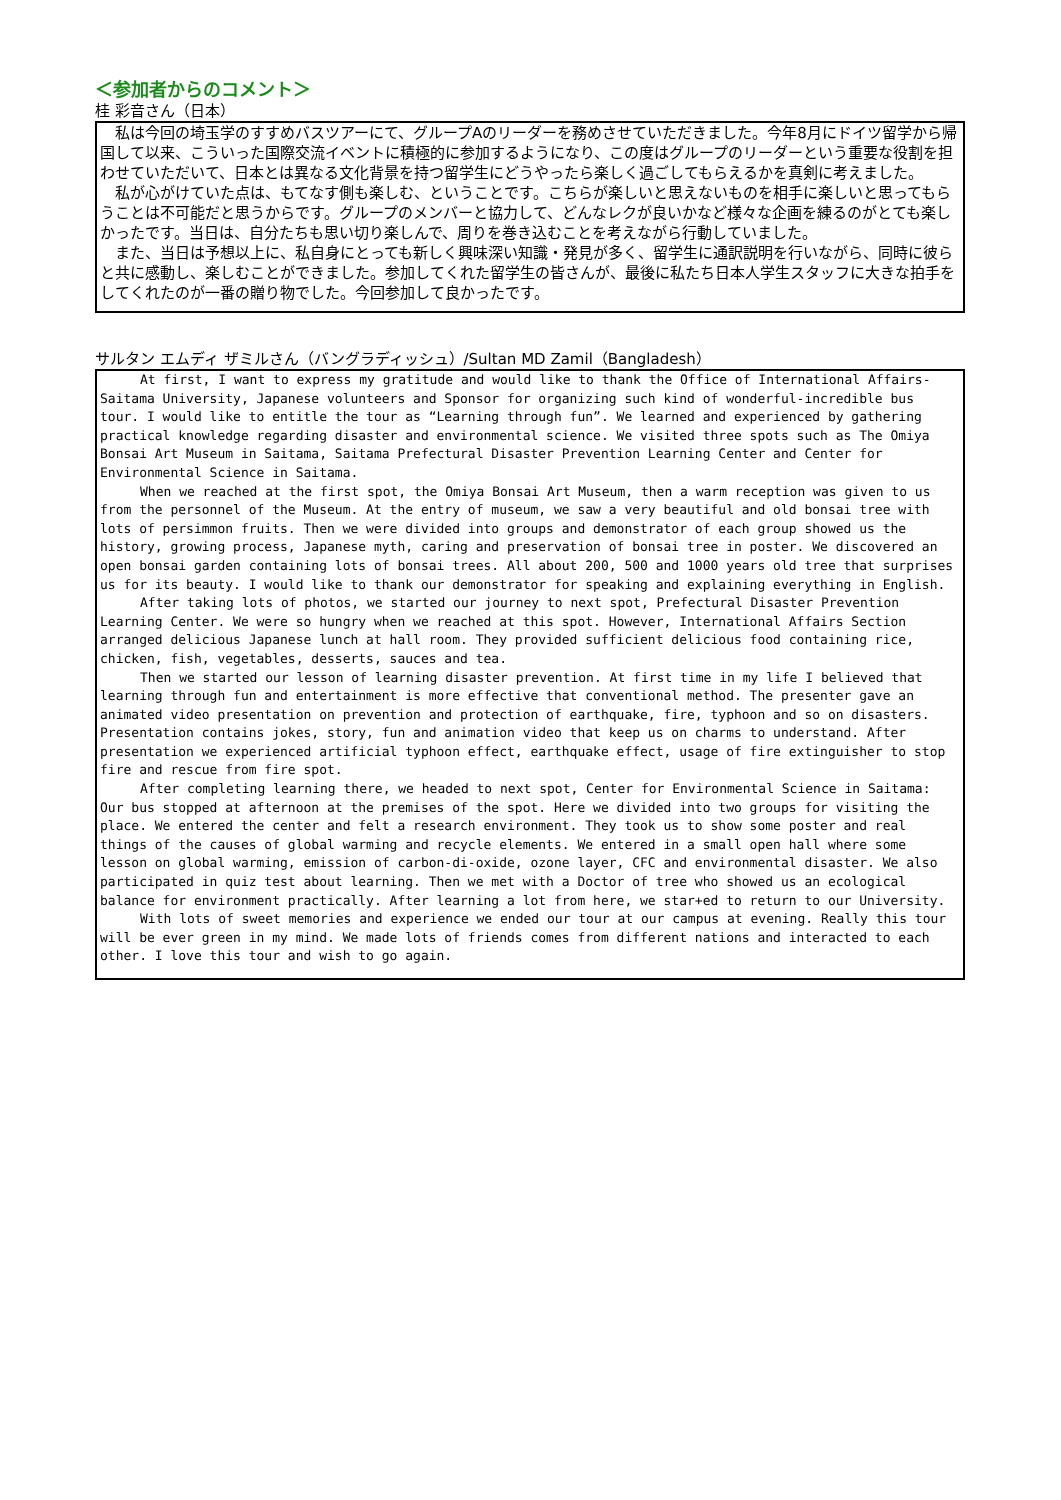＜参加者からのコメント＞
桂 彩音さん（日本）
　私は今回の埼玉学のすすめバスツアーにて、グループAのリーダーを務めさせていただきました。今年8月にドイツ留学から帰国して以来、こういった国際交流イベントに積極的に参加するようになり、この度はグループのリーダーという重要な役割を担わせていただいて、日本とは異なる文化背景を持つ留学生にどうやったら楽しく過ごしてもらえるかを真剣に考えました。
　私が心がけていた点は、もてなす側も楽しむ、ということです。こちらが楽しいと思えないものを相手に楽しいと思ってもらうことは不可能だと思うからです。グループのメンバーと協力して、どんなレクが良いかなど様々な企画を練るのがとても楽しかったです。当日は、自分たちも思い切り楽しんで、周りを巻き込むことを考えながら行動していました。
　また、当日は予想以上に、私自身にとっても新しく興味深い知識・発見が多く、留学生に通訳説明を行いながら、同時に彼らと共に感動し、楽しむことができました。参加してくれた留学生の皆さんが、最後に私たち日本人学生スタッフに大きな拍手をしてくれたのが一番の贈り物でした。今回参加して良かったです。
サルタン エムディ ザミルさん（バングラディッシュ）/Sultan MD Zamil（Bangladesh）
At first, I want to express my gratitude and would like to thank the Office of International Affairs-Saitama University, Japanese volunteers and Sponsor for organizing such kind of wonderful-incredible bus tour. I would like to entitle the tour as “Learning through fun”. We learned and experienced by gathering practical knowledge regarding disaster and environmental science. We visited three spots such as The Omiya Bonsai Art Museum in Saitama, Saitama Prefectural Disaster Prevention Learning Center and Center for Environmental Science in Saitama.
When we reached at the first spot, the Omiya Bonsai Art Museum, then a warm reception was given to us from the personnel of the Museum. At the entry of museum, we saw a very beautiful and old bonsai tree with lots of persimmon fruits. Then we were divided into groups and demonstrator of each group showed us the history, growing process, Japanese myth, caring and preservation of bonsai tree in poster. We discovered an open bonsai garden containing lots of bonsai trees. All about 200, 500 and 1000 years old tree that surprises us for its beauty. I would like to thank our demonstrator for speaking and explaining everything in English.
After taking lots of photos, we started our journey to next spot, Prefectural Disaster Prevention Learning Center. We were so hungry when we reached at this spot. However, International Affairs Section arranged delicious Japanese lunch at hall room. They provided sufficient delicious food containing rice, chicken, fish, vegetables, desserts, sauces and tea.
Then we started our lesson of learning disaster prevention. At first time in my life I believed that learning through fun and entertainment is more effective that conventional method. The presenter gave an animated video presentation on prevention and protection of earthquake, fire, typhoon and so on disasters. Presentation contains jokes, story, fun and animation video that keep us on charms to understand. After presentation we experienced artificial typhoon effect, earthquake effect, usage of fire extinguisher to stop fire and rescue from fire spot.
After completing learning there, we headed to next spot, Center for Environmental Science in Saitama: Our bus stopped at afternoon at the premises of the spot. Here we divided into two groups for visiting the place. We entered the center and felt a research environment. They took us to show some poster and real things of the causes of global warming and recycle elements. We entered in a small open hall where some lesson on global warming, emission of carbon-di-oxide, ozone layer, CFC and environmental disaster. We also participated in quiz test about learning. Then we met with a Doctor of tree who showed us an ecological balance for environment practically. After learning a lot from here, we star+ed to return to our University.
With lots of sweet memories and experience we ended our tour at our campus at evening. Really this tour will be ever green in my mind. We made lots of friends comes from different nations and interacted to each other. I love this tour and wish to go again.